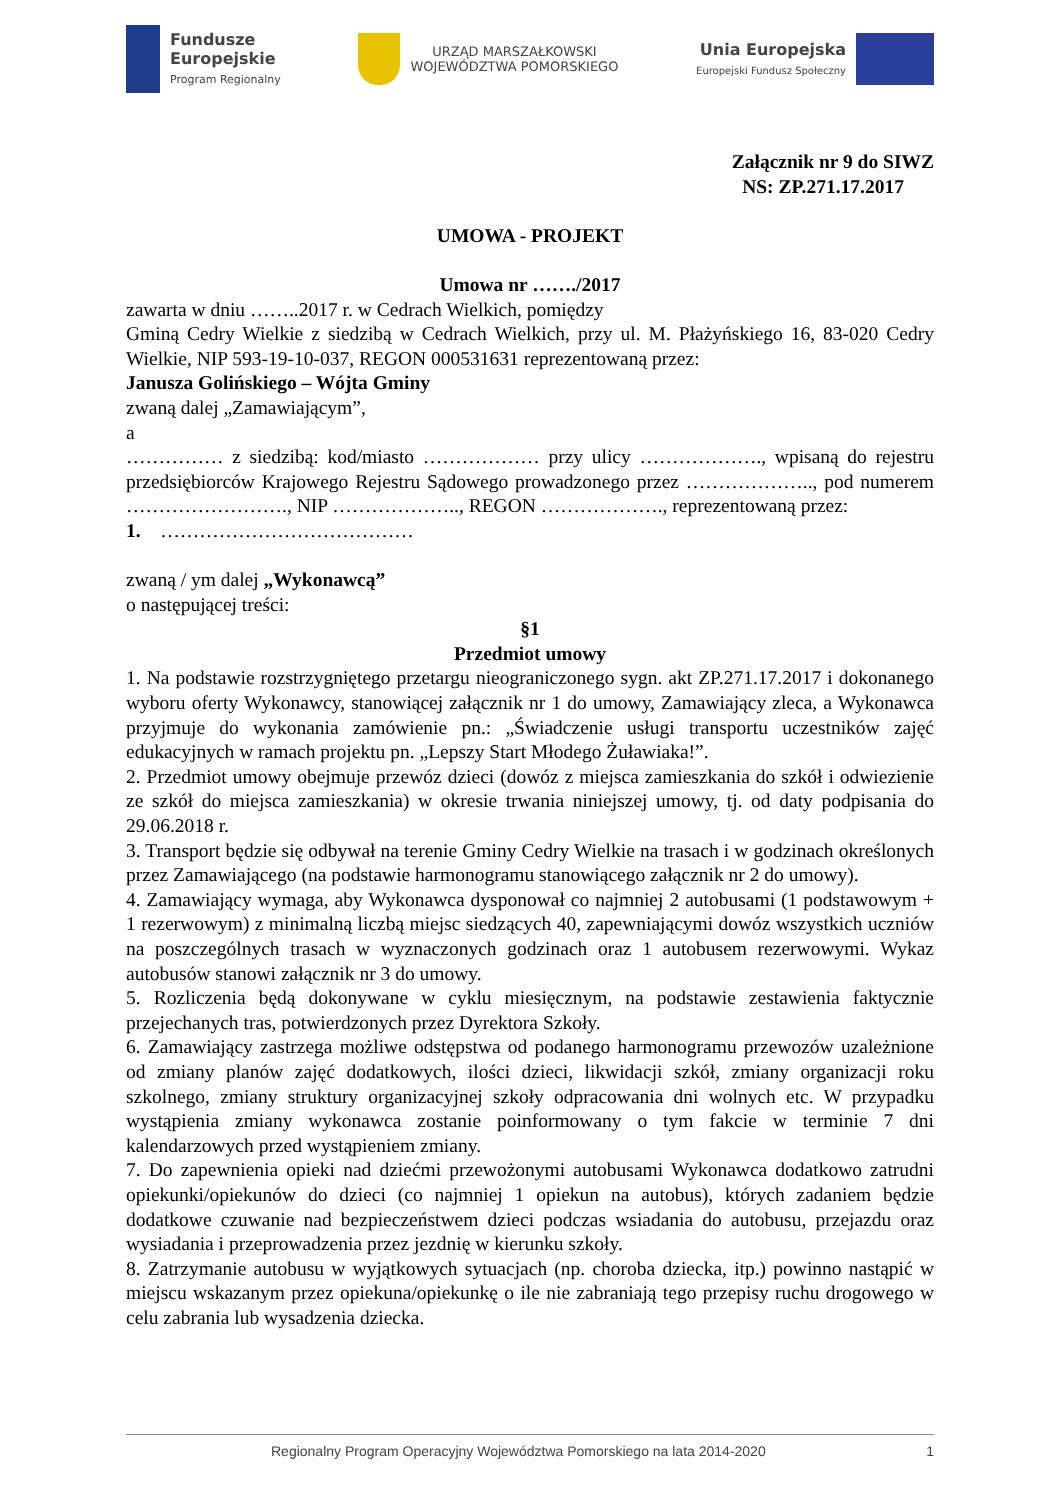Fundusze
Europejskie
Program Regionalny
URZĄD MARSZAŁKOWSKI
WOJEWÓDZTWA POMORSKIEGO
Unia Europejska
Europejski Fundusz Społeczny
Załącznik nr 9 do SIWZ
NS: ZP.271.17.2017
UMOWA - PROJEKT
Umowa nr ……./2017
zawarta w dniu ……..2017 r. w Cedrach Wielkich, pomiędzy
Gminą Cedry Wielkie z siedzibą w Cedrach Wielkich, przy ul. M. Płażyńskiego 16, 83-020 Cedry Wielkie, NIP 593-19-10-037, REGON 000531631 reprezentowaną przez:
Janusza Golińskiego – Wójta Gminy
zwaną dalej „Zamawiającym”,
a
…………… z siedzibą: kod/miasto ……………… przy ulicy ………………., wpisaną do rejestru przedsiębiorców Krajowego Rejestru Sądowego prowadzonego przez ……………….., pod numerem ……………………., NIP ……………….., REGON ………………., reprezentowaną przez:
1. …………………………………
zwaną / ym dalej „Wykonawcą”
o następującej treści:
§1
Przedmiot umowy
1. Na podstawie rozstrzygniętego przetargu nieograniczonego sygn. akt ZP.271.17.2017 i dokonanego wyboru oferty Wykonawcy, stanowiącej załącznik nr 1 do umowy, Zamawiający zleca, a Wykonawca przyjmuje do wykonania zamówienie pn.: „Świadczenie usługi transportu uczestników zajęć edukacyjnych w ramach projektu pn. „Lepszy Start Młodego Żuławiaka!”.
2. Przedmiot umowy obejmuje przewóz dzieci (dowóz z miejsca zamieszkania do szkół i odwiezienie ze szkół do miejsca zamieszkania) w okresie trwania niniejszej umowy, tj. od daty podpisania do 29.06.2018 r.
3. Transport będzie się odbywał na terenie Gminy Cedry Wielkie na trasach i w godzinach określonych przez Zamawiającego (na podstawie harmonogramu stanowiącego załącznik nr 2 do umowy).
4. Zamawiający wymaga, aby Wykonawca dysponował co najmniej 2 autobusami (1 podstawowym + 1 rezerwowym) z minimalną liczbą miejsc siedzących 40, zapewniającymi dowóz wszystkich uczniów na poszczególnych trasach w wyznaczonych godzinach oraz 1 autobusem rezerwowymi. Wykaz autobusów stanowi załącznik nr 3 do umowy.
5. Rozliczenia będą dokonywane w cyklu miesięcznym, na podstawie zestawienia faktycznie przejechanych tras, potwierdzonych przez Dyrektora Szkoły.
6. Zamawiający zastrzega możliwe odstępstwa od podanego harmonogramu przewozów uzależnione od zmiany planów zajęć dodatkowych, ilości dzieci, likwidacji szkół, zmiany organizacji roku szkolnego, zmiany struktury organizacyjnej szkoły odpracowania dni wolnych etc. W przypadku wystąpienia zmiany wykonawca zostanie poinformowany o tym fakcie w terminie 7 dni kalendarzowych przed wystąpieniem zmiany.
7. Do zapewnienia opieki nad dziećmi przewożonymi autobusami Wykonawca dodatkowo zatrudni opiekunki/opiekunów do dzieci (co najmniej 1 opiekun na autobus), których zadaniem będzie dodatkowe czuwanie nad bezpieczeństwem dzieci podczas wsiadania do autobusu, przejazdu oraz wysiadania i przeprowadzenia przez jezdnię w kierunku szkoły.
8. Zatrzymanie autobusu w wyjątkowych sytuacjach (np. choroba dziecka, itp.) powinno nastąpić w miejscu wskazanym przez opiekuna/opiekunkę o ile nie zabraniają tego przepisy ruchu drogowego w celu zabrania lub wysadzenia dziecka.
Regionalny Program Operacyjny Województwa Pomorskiego na lata 2014-2020 1